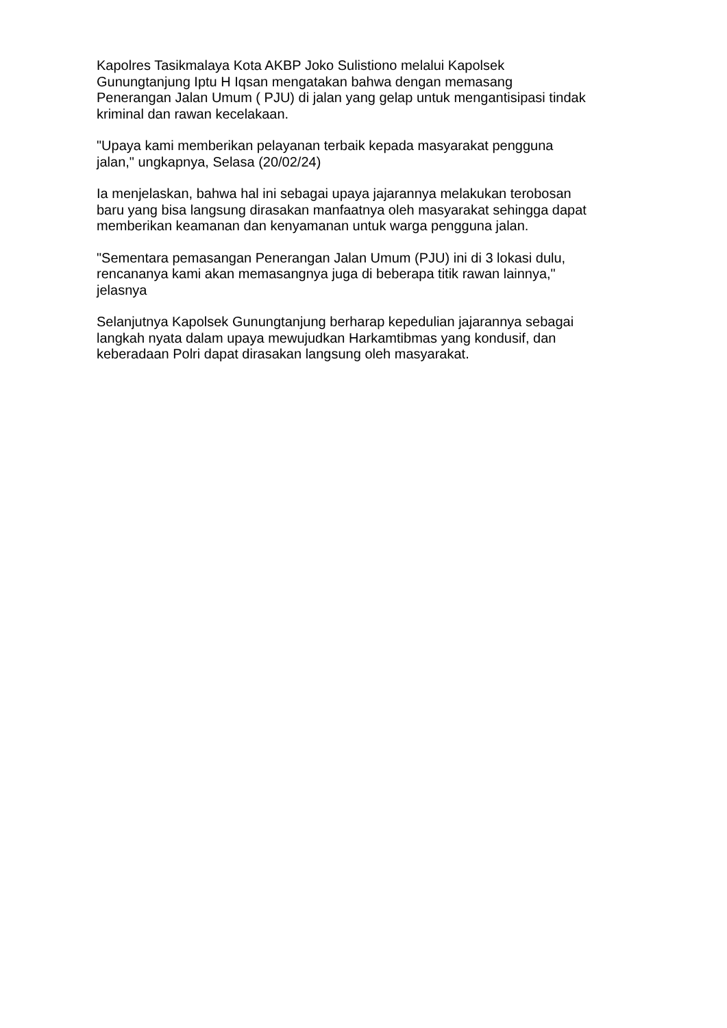Kapolres Tasikmalaya Kota AKBP Joko Sulistiono melalui Kapolsek Gunungtanjung Iptu H Iqsan mengatakan bahwa dengan memasang Penerangan Jalan Umum ( PJU) di jalan yang gelap untuk mengantisipasi tindak kriminal dan rawan kecelakaan.
"Upaya kami memberikan pelayanan terbaik kepada masyarakat pengguna jalan," ungkapnya, Selasa (20/02/24)
Ia menjelaskan, bahwa hal ini sebagai upaya jajarannya melakukan terobosan baru yang bisa langsung dirasakan manfaatnya oleh masyarakat sehingga dapat memberikan keamanan dan kenyamanan untuk warga pengguna jalan.
"Sementara pemasangan Penerangan Jalan Umum (PJU) ini di 3 lokasi dulu, rencananya kami akan memasangnya juga di beberapa titik rawan lainnya," jelasnya
Selanjutnya Kapolsek Gunungtanjung berharap kepedulian jajarannya sebagai langkah nyata dalam upaya mewujudkan Harkamtibmas yang kondusif, dan keberadaan Polri dapat dirasakan langsung oleh masyarakat.